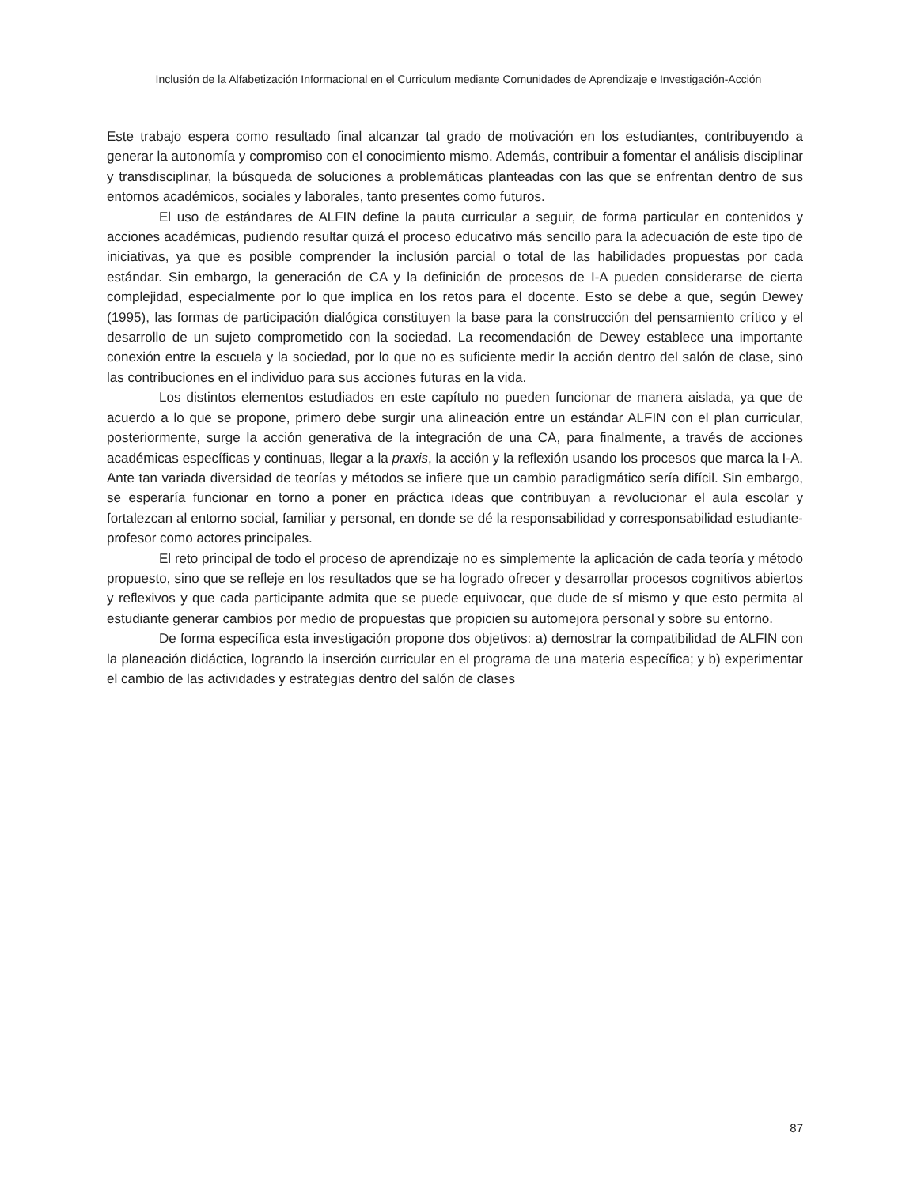Inclusión de la Alfabetización Informacional en el Curriculum mediante Comunidades de Aprendizaje e Investigación-Acción
Este trabajo espera como resultado final alcanzar tal grado de motivación en los estudiantes, contribuyendo a generar la autonomía y compromiso con el conocimiento mismo. Además, contribuir a fomentar el análisis disciplinar y transdisciplinar, la búsqueda de soluciones a problemáticas planteadas con las que se enfrentan dentro de sus entornos académicos, sociales y laborales, tanto presentes como futuros.
El uso de estándares de ALFIN define la pauta curricular a seguir, de forma particular en contenidos y acciones académicas, pudiendo resultar quizá el proceso educativo más sencillo para la adecuación de este tipo de iniciativas, ya que es posible comprender la inclusión parcial o total de las habilidades propuestas por cada estándar. Sin embargo, la generación de CA y la definición de procesos de I-A pueden considerarse de cierta complejidad, especialmente por lo que implica en los retos para el docente. Esto se debe a que, según Dewey (1995), las formas de participación dialógica constituyen la base para la construcción del pensamiento crítico y el desarrollo de un sujeto comprometido con la sociedad. La recomendación de Dewey establece una importante conexión entre la escuela y la sociedad, por lo que no es suficiente medir la acción dentro del salón de clase, sino las contribuciones en el individuo para sus acciones futuras en la vida.
Los distintos elementos estudiados en este capítulo no pueden funcionar de manera aislada, ya que de acuerdo a lo que se propone, primero debe surgir una alineación entre un estándar ALFIN con el plan curricular, posteriormente, surge la acción generativa de la integración de una CA, para finalmente, a través de acciones académicas específicas y continuas, llegar a la praxis, la acción y la reflexión usando los procesos que marca la I-A. Ante tan variada diversidad de teorías y métodos se infiere que un cambio paradigmático sería difícil. Sin embargo, se esperaría funcionar en torno a poner en práctica ideas que contribuyan a revolucionar el aula escolar y fortalezcan al entorno social, familiar y personal, en donde se dé la responsabilidad y corresponsabilidad estudiante-profesor como actores principales.
El reto principal de todo el proceso de aprendizaje no es simplemente la aplicación de cada teoría y método propuesto, sino que se refleje en los resultados que se ha logrado ofrecer y desarrollar procesos cognitivos abiertos y reflexivos y que cada participante admita que se puede equivocar, que dude de sí mismo y que esto permita al estudiante generar cambios por medio de propuestas que propicien su automejora personal y sobre su entorno.
De forma específica esta investigación propone dos objetivos: a) demostrar la compatibilidad de ALFIN con la planeación didáctica, logrando la inserción curricular en el programa de una materia específica; y b) experimentar el cambio de las actividades y estrategias dentro del salón de clases
87